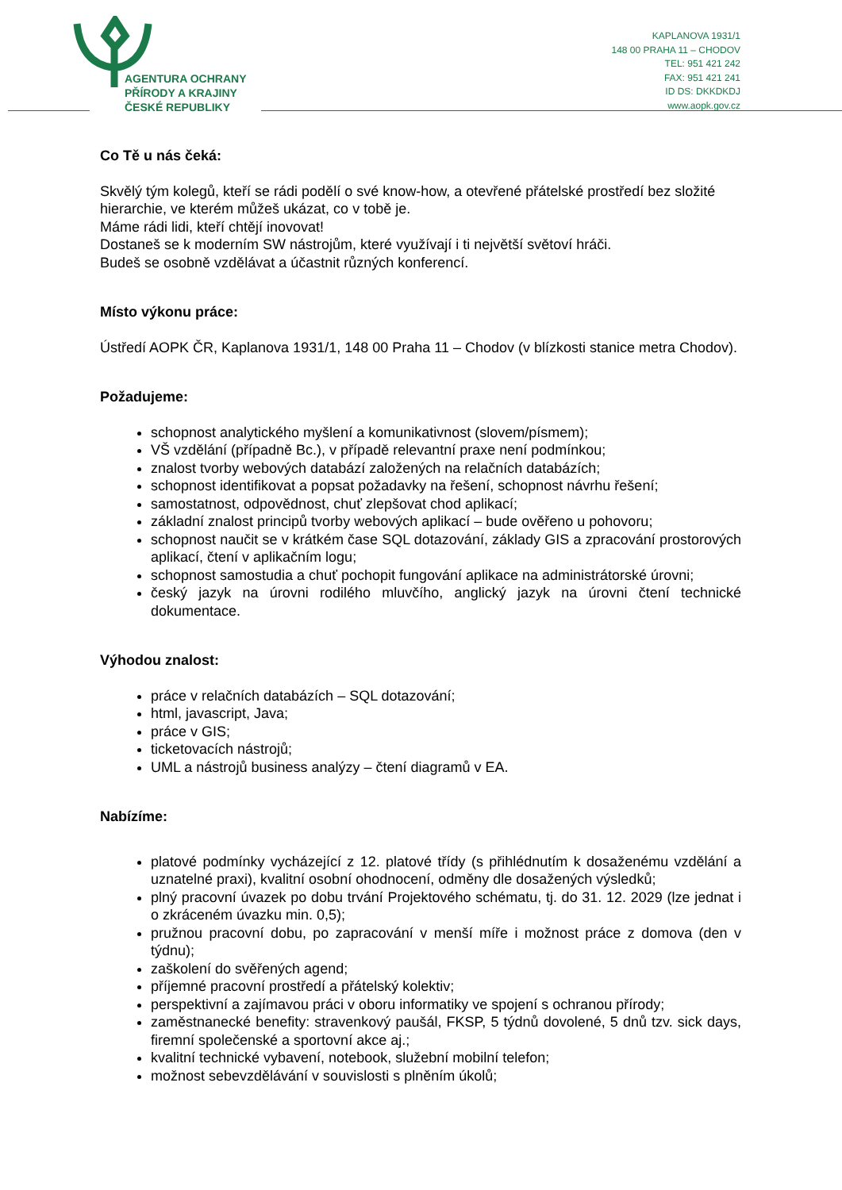AGENTURA OCHRANY
PŘÍRODY A KRAJINY
ČESKÉ REPUBLIKY
KAPLANOVA 1931/1
148 00 PRAHA 11 – CHODOV
TEL: 951 421 242
FAX: 951 421 241
ID DS: DKKDKDJ
www.aopk.gov.cz
Co Tě u nás čeká:
Skvělý tým kolegů, kteří se rádi podělí o své know-how, a otevřené přátelské prostředí bez složité hierarchie, ve kterém můžeš ukázat, co v tobě je.
Máme rádi lidi, kteří chtějí inovovat!
Dostaneš se k moderním SW nástrojům, které využívají i ti největší světoví hráči.
Budeš se osobně vzdělávat a účastnit různých konferencí.
Místo výkonu práce:
Ústředí AOPK ČR, Kaplanova 1931/1, 148 00 Praha 11 – Chodov (v blízkosti stanice metra Chodov).
Požadujeme:
schopnost analytického myšlení a komunikativnost (slovem/písmem);
VŠ vzdělání (případně Bc.), v případě relevantní praxe není podmínkou;
znalost tvorby webových databází založených na relačních databázích;
schopnost identifikovat a popsat požadavky na řešení, schopnost návrhu řešení;
samostatnost, odpovědnost, chuť zlepšovat chod aplikací;
základní znalost principů tvorby webových aplikací – bude ověřeno u pohovoru;
schopnost naučit se v krátkém čase SQL dotazování, základy GIS a zpracování prostorových aplikací, čtení v aplikačním logu;
schopnost samostudia a chuť pochopit fungování aplikace na administrátorské úrovni;
český jazyk na úrovni rodilého mluvčího, anglický jazyk na úrovni čtení technické dokumentace.
Výhodou znalost:
práce v relačních databázích – SQL dotazování;
html, javascript, Java;
práce v GIS;
ticketovacích nástrojů;
UML a nástrojů business analýzy – čtení diagramů v EA.
Nabízíme:
platové podmínky vycházející z 12. platové třídy (s přihlédnutím k dosaženému vzdělání a uznatelné praxi), kvalitní osobní ohodnocení, odměny dle dosažených výsledků;
plný pracovní úvazek po dobu trvání Projektového schématu, tj. do 31. 12. 2029 (lze jednat i o zkráceném úvazku min. 0,5);
pružnou pracovní dobu, po zapracování v menší míře i možnost práce z domova (den v týdnu);
zaškolení do svěřených agend;
příjemné pracovní prostředí a přátelský kolektiv;
perspektivní a zajímavou práci v oboru informatiky ve spojení s ochranou přírody;
zaměstnanecké benefity: stravenkový paušál, FKSP, 5 týdnů dovolené, 5 dnů tzv. sick days, firemní společenské a sportovní akce aj.;
kvalitní technické vybavení, notebook, služební mobilní telefon;
možnost sebevzdělávání v souvislosti s plněním úkolů;